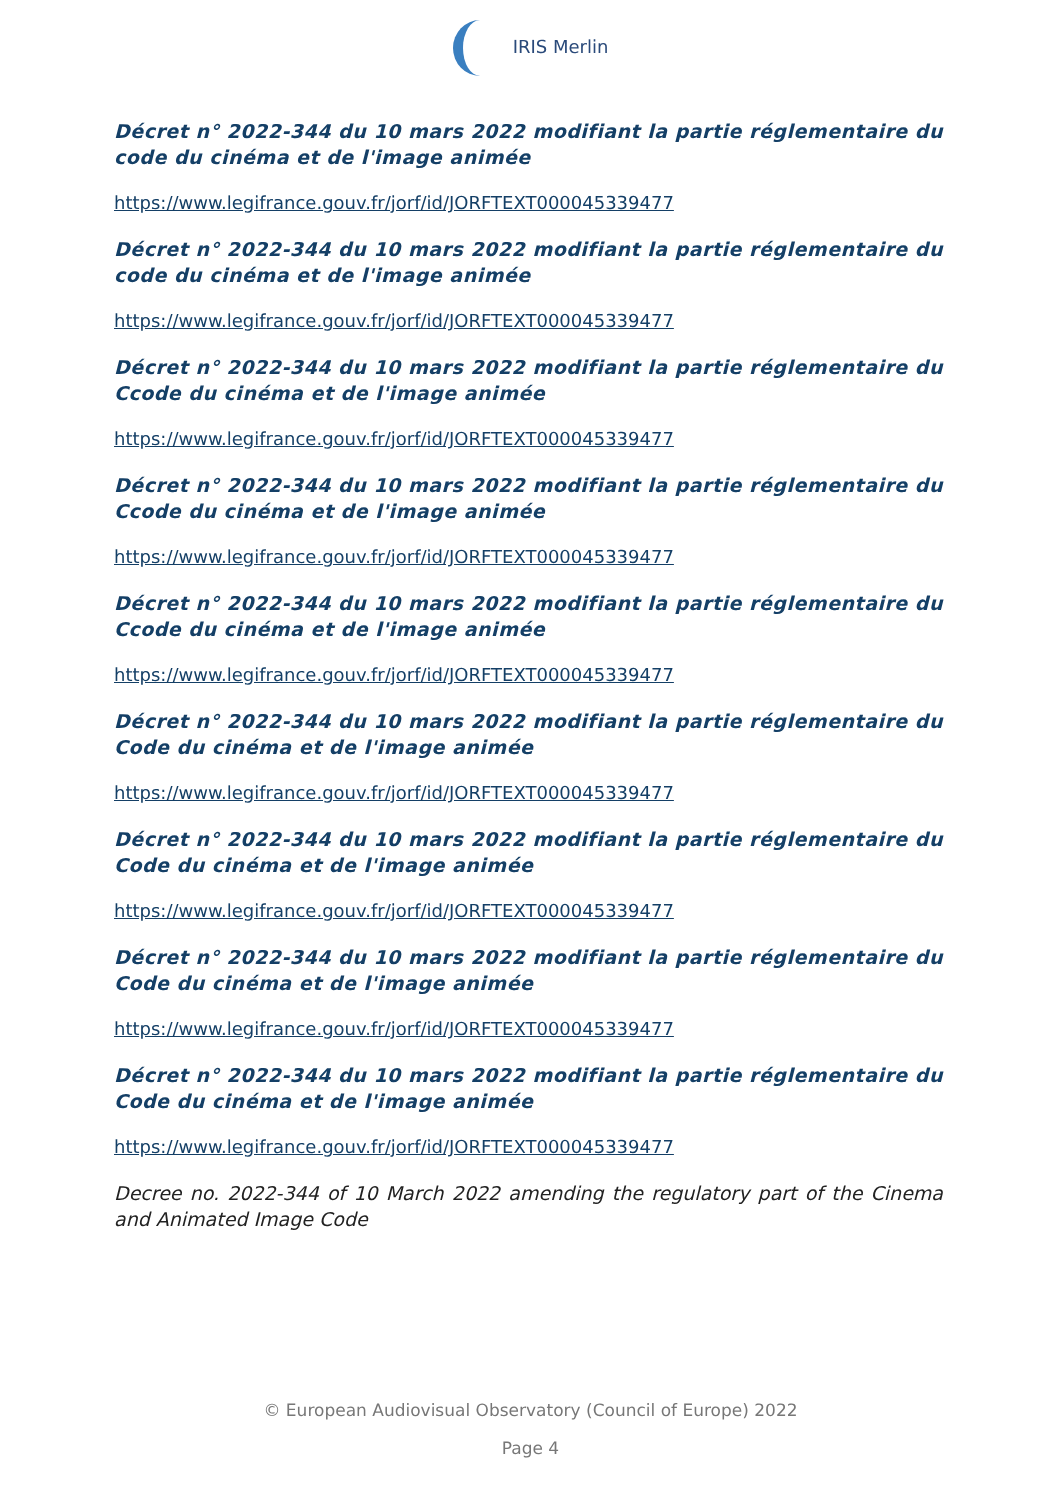IRIS Merlin
Décret n° 2022-344 du 10 mars 2022 modifiant la partie réglementaire du code du cinéma et de l'image animée
https://www.legifrance.gouv.fr/jorf/id/JORFTEXT000045339477
Décret n° 2022-344 du 10 mars 2022 modifiant la partie réglementaire du code du cinéma et de l'image animée
https://www.legifrance.gouv.fr/jorf/id/JORFTEXT000045339477
Décret n° 2022-344 du 10 mars 2022 modifiant la partie réglementaire du Ccode du cinéma et de l'image animée
https://www.legifrance.gouv.fr/jorf/id/JORFTEXT000045339477
Décret n° 2022-344 du 10 mars 2022 modifiant la partie réglementaire du Ccode du cinéma et de l'image animée
https://www.legifrance.gouv.fr/jorf/id/JORFTEXT000045339477
Décret n° 2022-344 du 10 mars 2022 modifiant la partie réglementaire du Ccode du cinéma et de l'image animée
https://www.legifrance.gouv.fr/jorf/id/JORFTEXT000045339477
Décret n° 2022-344 du 10 mars 2022 modifiant la partie réglementaire du Code du cinéma et de l'image animée
https://www.legifrance.gouv.fr/jorf/id/JORFTEXT000045339477
Décret n° 2022-344 du 10 mars 2022 modifiant la partie réglementaire du Code du cinéma et de l'image animée
https://www.legifrance.gouv.fr/jorf/id/JORFTEXT000045339477
Décret n° 2022-344 du 10 mars 2022 modifiant la partie réglementaire du Code du cinéma et de l'image animée
https://www.legifrance.gouv.fr/jorf/id/JORFTEXT000045339477
Décret n° 2022-344 du 10 mars 2022 modifiant la partie réglementaire du Code du cinéma et de l'image animée
https://www.legifrance.gouv.fr/jorf/id/JORFTEXT000045339477
Decree no. 2022-344 of 10 March 2022 amending the regulatory part of the Cinema and Animated Image Code
© European Audiovisual Observatory (Council of Europe) 2022
Page 4